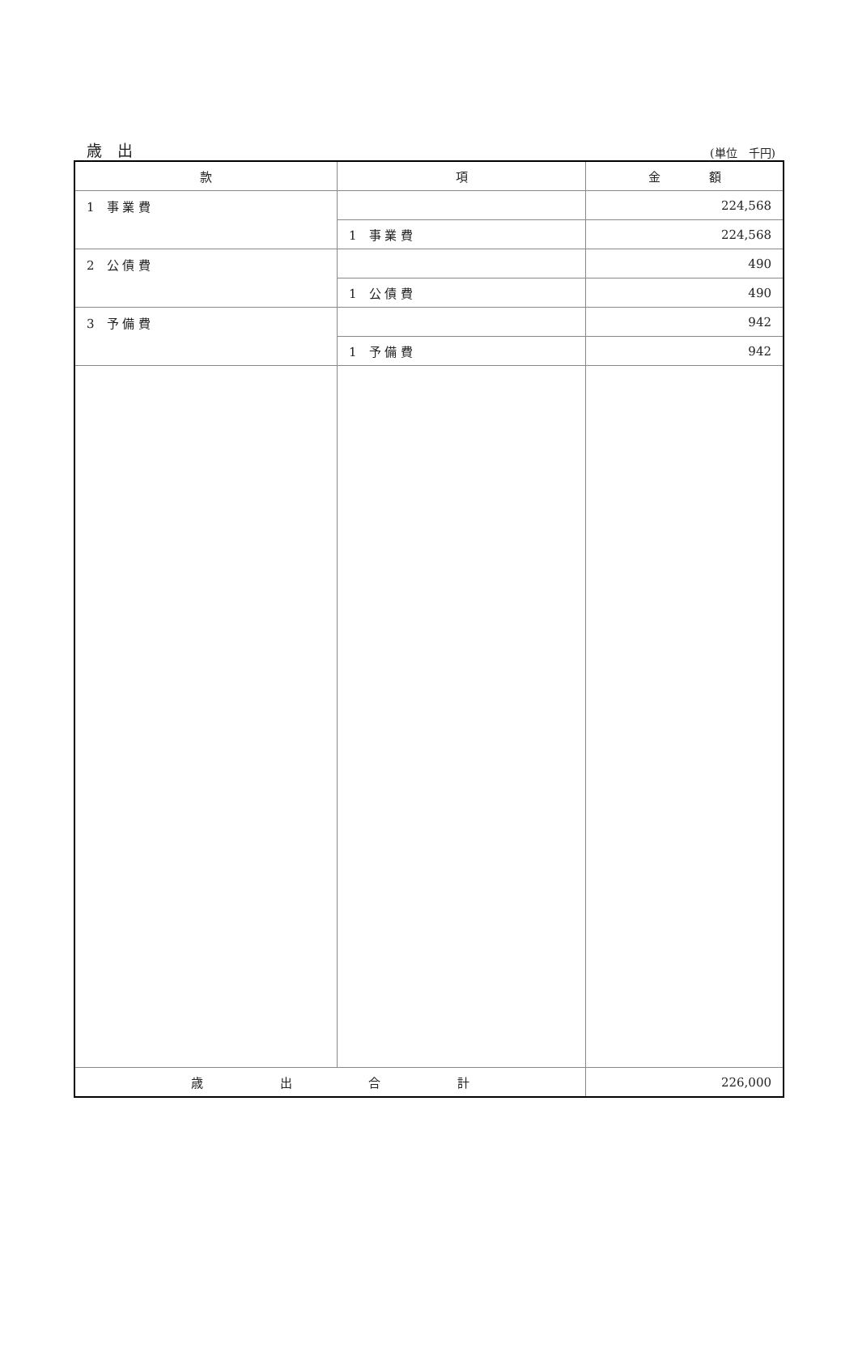歳　出 (単位　千円)
| 款 | 項 | 金 額 |
| --- | --- | --- |
| 1 事 業 費 | | 224,568 |
| | 1 事 業 費 | 224,568 |
| 2 公 債 費 | | 490 |
| | 1 公 債 費 | 490 |
| 3 予 備 費 | | 942 |
| | 1 予 備 費 | 942 |
| 歳 出 合 計 | | 226,000 |